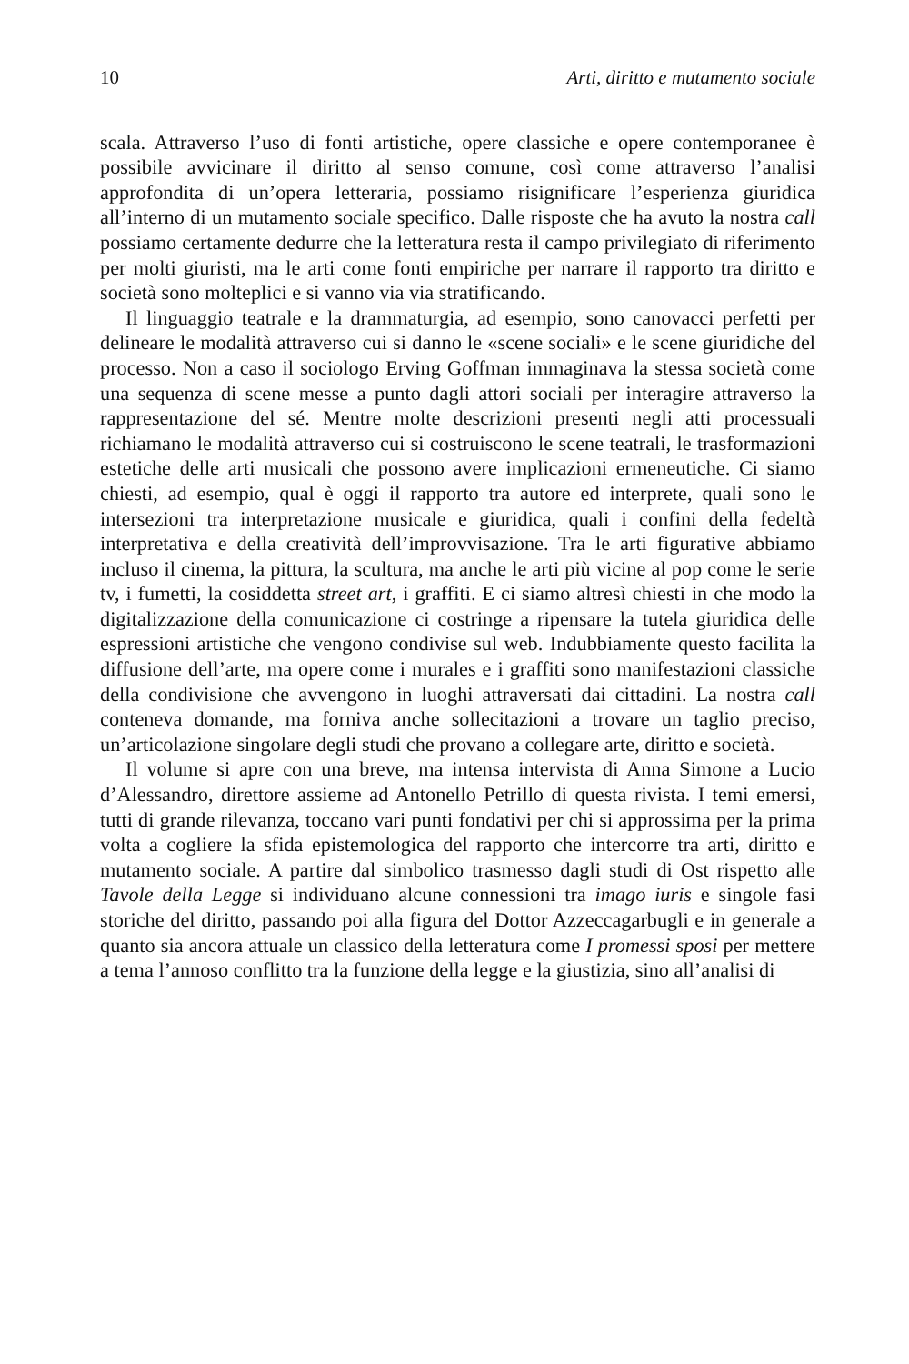10 Arti, diritto e mutamento sociale
scala. Attraverso l’uso di fonti artistiche, opere classiche e opere contemporanee è possibile avvicinare il diritto al senso comune, così come attraverso l’analisi approfondita di un’opera letteraria, possiamo risignificare l’esperienza giuridica all’interno di un mutamento sociale specifico. Dalle risposte che ha avuto la nostra call possiamo certamente dedurre che la letteratura resta il campo privilegiato di riferimento per molti giuristi, ma le arti come fonti empiriche per narrare il rapporto tra diritto e società sono molteplici e si vanno via via stratificando.
Il linguaggio teatrale e la drammaturgia, ad esempio, sono canovacci perfetti per delineare le modalità attraverso cui si danno le «scene sociali» e le scene giuridiche del processo. Non a caso il sociologo Erving Goffman immaginava la stessa società come una sequenza di scene messe a punto dagli attori sociali per interagire attraverso la rappresentazione del sé. Mentre molte descrizioni presenti negli atti processuali richiamano le modalità attraverso cui si costruiscono le scene teatrali, le trasformazioni estetiche delle arti musicali che possono avere implicazioni ermeneutiche. Ci siamo chiesti, ad esempio, qual è oggi il rapporto tra autore ed interprete, quali sono le intersezioni tra interpretazione musicale e giuridica, quali i confini della fedeltà interpretativa e della creatività dell’improvvisazione. Tra le arti figurative abbiamo incluso il cinema, la pittura, la scultura, ma anche le arti più vicine al pop come le serie tv, i fumetti, la cosiddetta street art, i graffiti. E ci siamo altresì chiesti in che modo la digitalizzazione della comunicazione ci costringe a ripensare la tutela giuridica delle espressioni artistiche che vengono condivise sul web. Indubbiamente questo facilita la diffusione dell’arte, ma opere come i murales e i graffiti sono manifestazioni classiche della condivisione che avvengono in luoghi attraversati dai cittadini. La nostra call conteneva domande, ma forniva anche sollecitazioni a trovare un taglio preciso, un’articolazione singolare degli studi che provano a collegare arte, diritto e società.
Il volume si apre con una breve, ma intensa intervista di Anna Simone a Lucio d’Alessandro, direttore assieme ad Antonello Petrillo di questa rivista. I temi emersi, tutti di grande rilevanza, toccano vari punti fondativi per chi si approssima per la prima volta a cogliere la sfida epistemologica del rapporto che intercorre tra arti, diritto e mutamento sociale. A partire dal simbolico trasmesso dagli studi di Ost rispetto alle Tavole della Legge si individuano alcune connessioni tra imago iuris e singole fasi storiche del diritto, passando poi alla figura del Dottor Azzeccagarbugli e in generale a quanto sia ancora attuale un classico della letteratura come I promessi sposi per mettere a tema l’annoso conflitto tra la funzione della legge e la giustizia, sino all’analisi di